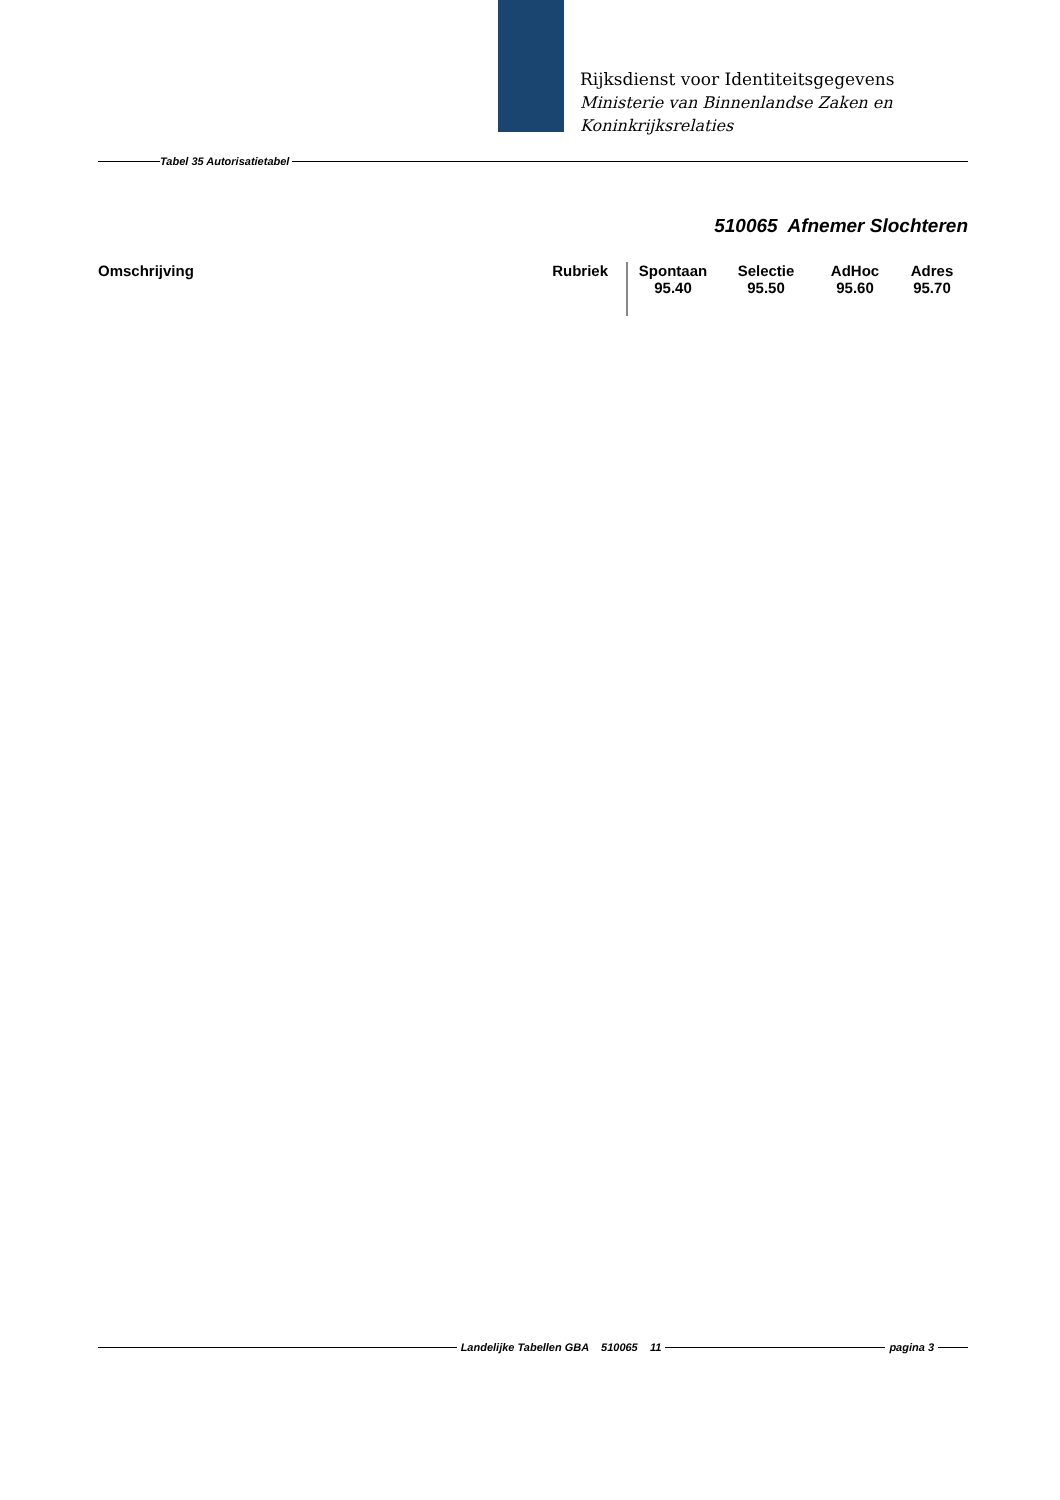Rijksdienst voor Identiteitsgegevens
Ministerie van Binnenlandse Zaken en
Koninkrijksrelaties
Tabel 35 Autorisatietabel
510065 Afnemer Slochteren
| Omschrijving | Rubriek | Spontaan 95.40 | Selectie 95.50 | AdHoc 95.60 | Adres 95.70 |
| --- | --- | --- | --- | --- | --- |
Landelijke Tabellen GBA 510065 11 pagina 3